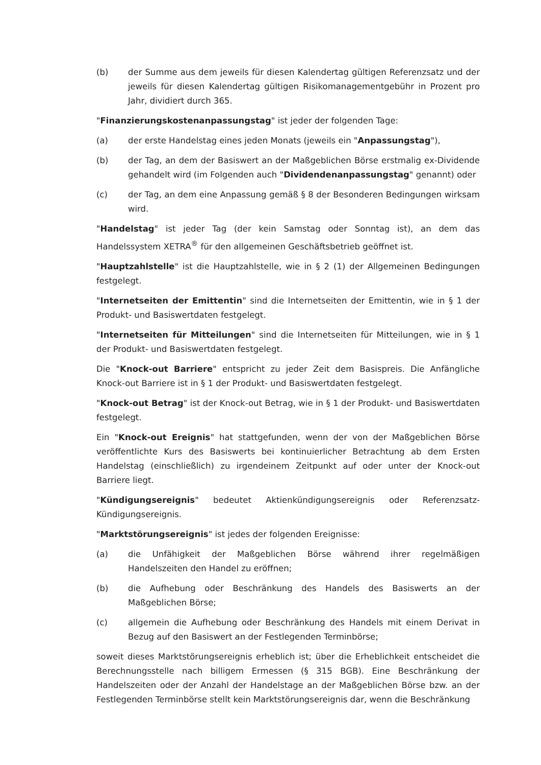(b) der Summe aus dem jeweils für diesen Kalendertag gültigen Referenzsatz und der jeweils für diesen Kalendertag gültigen Risikomanagementgebühr in Prozent pro Jahr, dividiert durch 365.
"Finanzierungskostenanpassungstag" ist jeder der folgenden Tage:
(a) der erste Handelstag eines jeden Monats (jeweils ein "Anpassungstag"),
(b) der Tag, an dem der Basiswert an der Maßgeblichen Börse erstmalig ex-Dividende gehandelt wird (im Folgenden auch "Dividendenanpassungstag" genannt) oder
(c) der Tag, an dem eine Anpassung gemäß § 8 der Besonderen Bedingungen wirksam wird.
"Handelstag" ist jeder Tag (der kein Samstag oder Sonntag ist), an dem das Handelssystem XETRA<sup>®</sup> für den allgemeinen Geschäftsbetrieb geöffnet ist.
"Hauptzahlstelle" ist die Hauptzahlstelle, wie in § 2 (1) der Allgemeinen Bedingungen festgelegt.
"Internetseiten der Emittentin" sind die Internetseiten der Emittentin, wie in § 1 der Produkt- und Basiswertdaten festgelegt.
"Internetseiten für Mitteilungen" sind die Internetseiten für Mitteilungen, wie in § 1 der Produkt- und Basiswertdaten festgelegt.
Die "Knock-out Barriere" entspricht zu jeder Zeit dem Basispreis. Die Anfängliche Knock-out Barriere ist in § 1 der Produkt- und Basiswertdaten festgelegt.
"Knock-out Betrag" ist der Knock-out Betrag, wie in § 1 der Produkt- und Basiswertdaten festgelegt.
Ein "Knock-out Ereignis" hat stattgefunden, wenn der von der Maßgeblichen Börse veröffentlichte Kurs des Basiswerts bei kontinuierlicher Betrachtung ab dem Ersten Handelstag (einschließlich) zu irgendeinem Zeitpunkt auf oder unter der Knock-out Barriere liegt.
"Kündigungsereignis" bedeutet Aktienkündigungsereignis oder Referenzsatz-Kündigungsereignis.
"Marktstörungsereignis" ist jedes der folgenden Ereignisse:
(a) die Unfähigkeit der Maßgeblichen Börse während ihrer regelmäßigen Handelszeiten den Handel zu eröffnen;
(b) die Aufhebung oder Beschränkung des Handels des Basiswerts an der Maßgeblichen Börse;
(c) allgemein die Aufhebung oder Beschränkung des Handels mit einem Derivat in Bezug auf den Basiswert an der Festlegenden Terminbörse;
soweit dieses Marktstörungsereignis erheblich ist; über die Erheblichkeit entscheidet die Berechnungsstelle nach billigem Ermessen (§ 315 BGB). Eine Beschränkung der Handelszeiten oder der Anzahl der Handelstage an der Maßgeblichen Börse bzw. an der Festlegenden Terminbörse stellt kein Marktstörungsereignis dar, wenn die Beschränkung